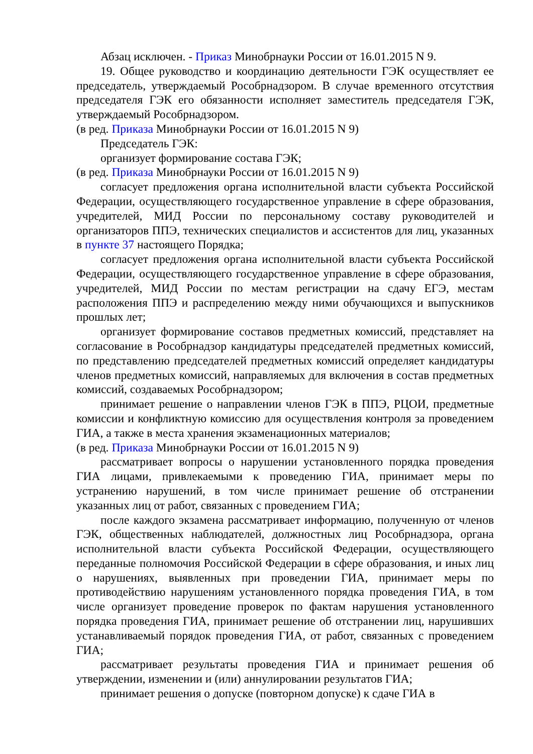Абзац исключен. - Приказ Минобрнауки России от 16.01.2015 N 9.
19. Общее руководство и координацию деятельности ГЭК осуществляет ее председатель, утверждаемый Рособрнадзором. В случае временного отсутствия председателя ГЭК его обязанности исполняет заместитель председателя ГЭК, утверждаемый Рособрнадзором.
(в ред. Приказа Минобрнауки России от 16.01.2015 N 9)
Председатель ГЭК:
организует формирование состава ГЭК;
(в ред. Приказа Минобрнауки России от 16.01.2015 N 9)
согласует предложения органа исполнительной власти субъекта Российской Федерации, осуществляющего государственное управление в сфере образования, учредителей, МИД России по персональному составу руководителей и организаторов ППЭ, технических специалистов и ассистентов для лиц, указанных в пункте 37 настоящего Порядка;
согласует предложения органа исполнительной власти субъекта Российской Федерации, осуществляющего государственное управление в сфере образования, учредителей, МИД России по местам регистрации на сдачу ЕГЭ, местам расположения ППЭ и распределению между ними обучающихся и выпускников прошлых лет;
организует формирование составов предметных комиссий, представляет на согласование в Рособрнадзор кандидатуры председателей предметных комиссий, по представлению председателей предметных комиссий определяет кандидатуры членов предметных комиссий, направляемых для включения в состав предметных комиссий, создаваемых Рособрнадзором;
принимает решение о направлении членов ГЭК в ППЭ, РЦОИ, предметные комиссии и конфликтную комиссию для осуществления контроля за проведением ГИА, а также в места хранения экзаменационных материалов;
(в ред. Приказа Минобрнауки России от 16.01.2015 N 9)
рассматривает вопросы о нарушении установленного порядка проведения ГИА лицами, привлекаемыми к проведению ГИА, принимает меры по устранению нарушений, в том числе принимает решение об отстранении указанных лиц от работ, связанных с проведением ГИА;
после каждого экзамена рассматривает информацию, полученную от членов ГЭК, общественных наблюдателей, должностных лиц Рособрнадзора, органа исполнительной власти субъекта Российской Федерации, осуществляющего переданные полномочия Российской Федерации в сфере образования, и иных лиц о нарушениях, выявленных при проведении ГИА, принимает меры по противодействию нарушениям установленного порядка проведения ГИА, в том числе организует проведение проверок по фактам нарушения установленного порядка проведения ГИА, принимает решение об отстранении лиц, нарушивших устанавливаемый порядок проведения ГИА, от работ, связанных с проведением ГИА;
рассматривает результаты проведения ГИА и принимает решения об утверждении, изменении и (или) аннулировании результатов ГИА;
принимает решения о допуске (повторном допуске) к сдаче ГИА в